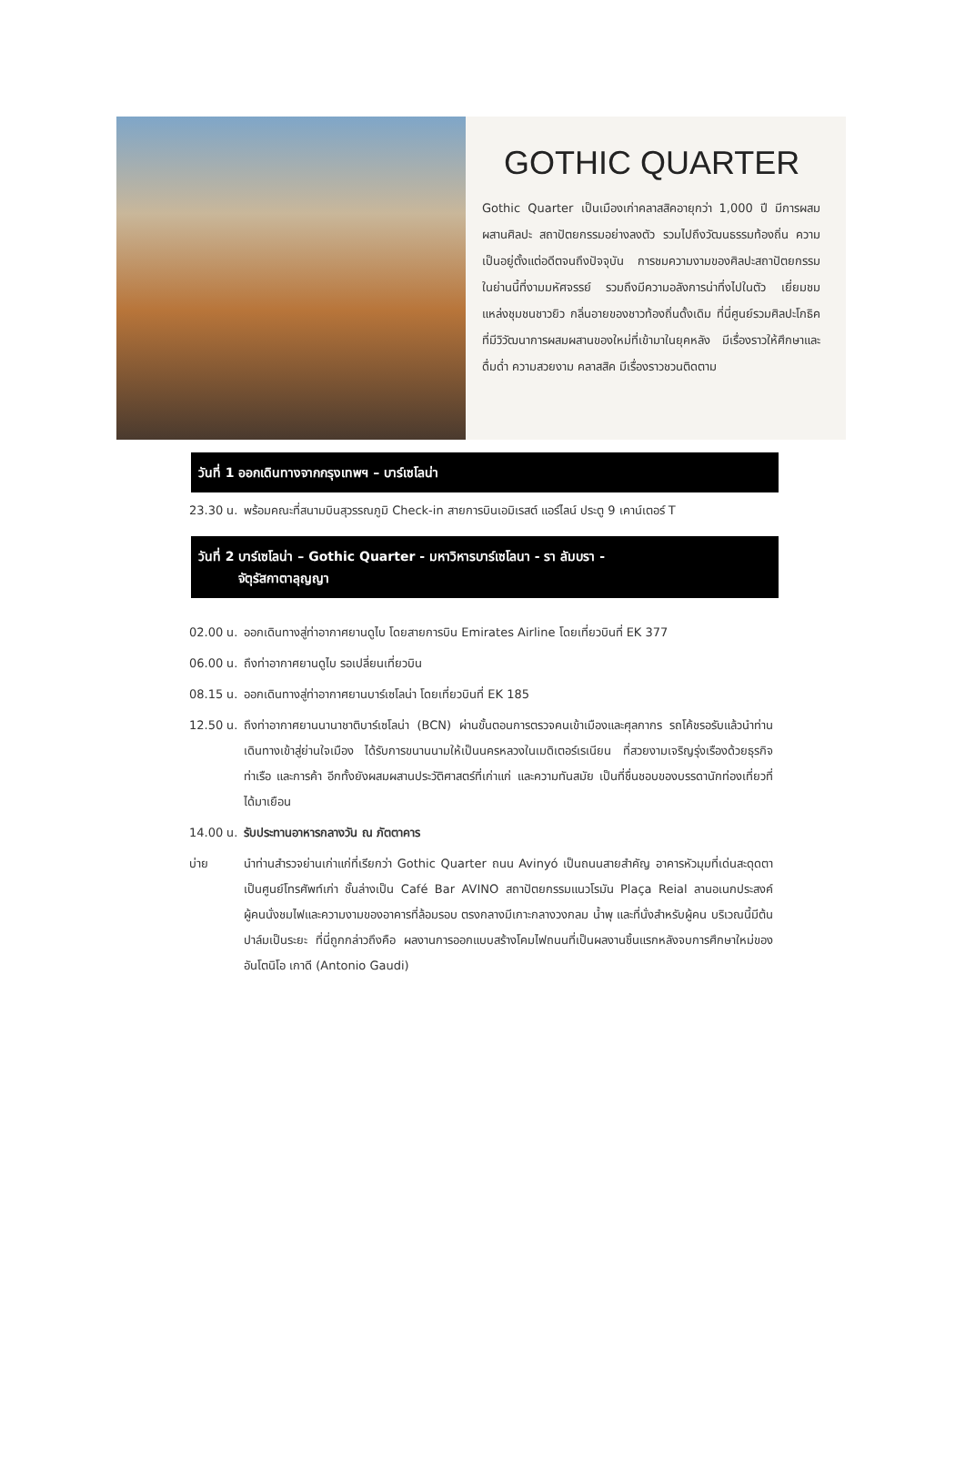GOTHIC QUARTER
Gothic Quarter เป็นเมืองเก่าคลาสสิคอายุกว่า 1,000 ปี มีการผสมผสานศิลปะ สถาปัตยกรรมอย่างลงตัว รวมไปถึงวัฒนธรรมท้องถิ่น ความเป็นอยู่ตั้งแต่อดีตจนถึงปัจจุบัน การชมความงามของศิลปะสถาปัตยกรรมในย่านนี้ที่งามมหัศจรรย์ รวมถึงมีความอลังการน่าทึ่งไปในตัว เยี่ยมชมแหล่งชุมชนชาวยิว กลิ่นอายของชาวท้องถิ่นดั้งเดิม ที่นี่ศูนย์รวมศิลปะโกธิค ที่มีวิวัฒนาการผสมผสานของใหม่ที่เข้ามาในยุคหลัง มีเรื่องราวให้ศึกษาและดื่มด่ำ ความสวยงาม คลาสสิค มีเรื่องราวชวนติดตาม
วันที่ 1 ออกเดินทางจากกรุงเทพฯ – บาร์เซโลน่า
23.30 น.
พร้อมคณะที่สนามบินสุวรรณภูมิ Check-in สายการบินเอมิเรสต์ แอร์ไลน์ ประตู 9 เคาน์เตอร์ T
วันที่ 2 บาร์เซโลน่า – Gothic Quarter - มหาวิหารบาร์เซโลนา - รา ลัมบรา -
จัตุรัสกาตาลุญญา
02.00 น.
ออกเดินทางสู่ท่าอากาศยานดูไบ โดยสายการบิน Emirates Airline โดยเที่ยวบินที่ EK 377
06.00 น.
ถึงท่าอากาศยานดูไบ รอเปลี่ยนเที่ยวบิน
08.15 น.
ออกเดินทางสู่ท่าอากาศยานบาร์เซโลน่า โดยเที่ยวบินที่ EK 185
12.50 น.
ถึงท่าอากาศยานนานาชาติบาร์เซโลน่า (BCN) ผ่านขั้นตอนการตรวจคนเข้าเมืองและศุลกากร รถโค้ชรอรับแล้วนำท่านเดินทางเข้าสู่ย่านใจเมือง ได้รับการขนานนามให้เป็นนครหลวงในเมดิเตอร์เรเนียน ที่สวยงามเจริญรุ่งเรืองด้วยธุรกิจท่าเรือ และการค้า อีกทั้งยังผสมผสานประวัติศาสตร์ที่เก่าแก่ และความทันสมัย เป็นที่ชื่นชอบของบรรดานักท่องเที่ยวที่ได้มาเยือน
14.00 น.
รับประทานอาหารกลางวัน ณ ภัตตาคาร
บ่าย นำท่านสำรวจย่านเก่าแก่ที่เรียกว่า Gothic Quarter ถนน Avinyó เป็นถนนสายสำคัญ อาคารหัวมุมที่เด่นสะดุดตา เป็นศูนย์โทรศัพท์เก่า ชั้นล่างเป็น Café Bar AVINO สถาปัตยกรรมแนวโรมัน Plaça Reial ลานอเนกประสงค์ ผู้คนนั่งชมไฟและความงามของอาคารที่ล้อมรอบ ตรงกลางมีเกาะกลางวงกลม น้ำพุ และที่นั่งสำหรับผู้คน บริเวณนี้มีต้นปาล์มเป็นระยะ ที่นี่ถูกกล่าวถึงคือ ผลงานการออกแบบสร้างโคมไฟถนนที่เป็นผลงานชิ้นแรกหลังจบการศึกษาใหม่ของอันโตนิโอ เกาดี (Antonio Gaudi)